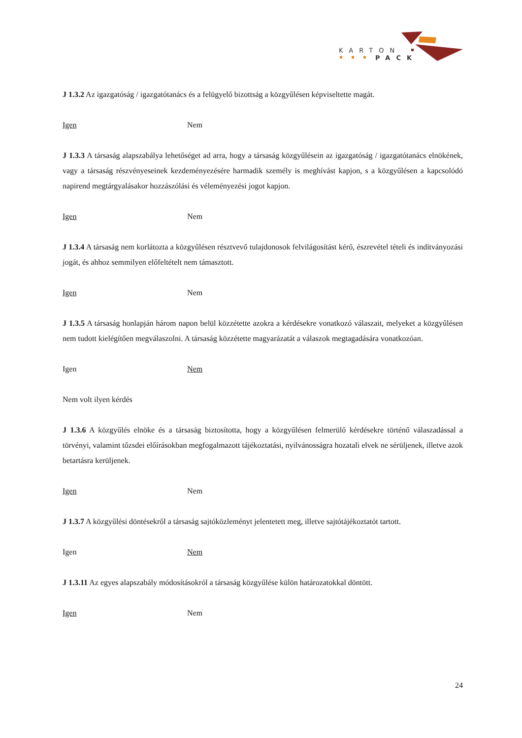KARTON
PACK
J 1.3.2 Az igazgatóság / igazgatótanács és a felügyelő bizottság a közgyűlésen képviseltette magát.
Igen Nem
J 1.3.3 A társaság alapszabálya lehetőséget ad arra, hogy a társaság közgyűlésein az igazgatóság / igazgatótanács elnökének, vagy a társaság részvényeseinek kezdeményezésére harmadik személy is meghívást kapjon, s a közgyűlésen a kapcsolódó napirend megtárgyalásakor hozzászólási és véleményezési jogot kapjon.
Igen Nem
J 1.3.4 A társaság nem korlátozta a közgyűlésen résztvevő tulajdonosok felvilágosítást kérő, észrevétel tételi és indítványozási jogát, és ahhoz semmilyen előfeltételt nem támasztott.
Igen Nem
J 1.3.5 A társaság honlapján három napon belül közzétette azokra a kérdésekre vonatkozó válaszait, melyeket a közgyűlésen nem tudott kielégítően megválaszolni. A társaság közzétette magyarázatát a válaszok megtagadására vonatkozóan.
Igen Nem
Nem volt ilyen kérdés
J 1.3.6 A közgyűlés elnöke és a társaság biztosította, hogy a közgyűlésen felmerülő kérdésekre történő válaszadással a törvényi, valamint tőzsdei előírásokban megfogalmazott tájékoztatási, nyilvánosságra hozatali elvek ne sérüljenek, illetve azok betartásra kerüljenek.
Igen Nem
J 1.3.7 A közgyűlési döntésekről a társaság sajtóközleményt jelentetett meg, illetve sajtótájékoztatót tartott.
Igen Nem
J 1.3.11 Az egyes alapszabály módosításokról a társaság közgyűlése külön határozatokkal döntött.
Igen Nem
24